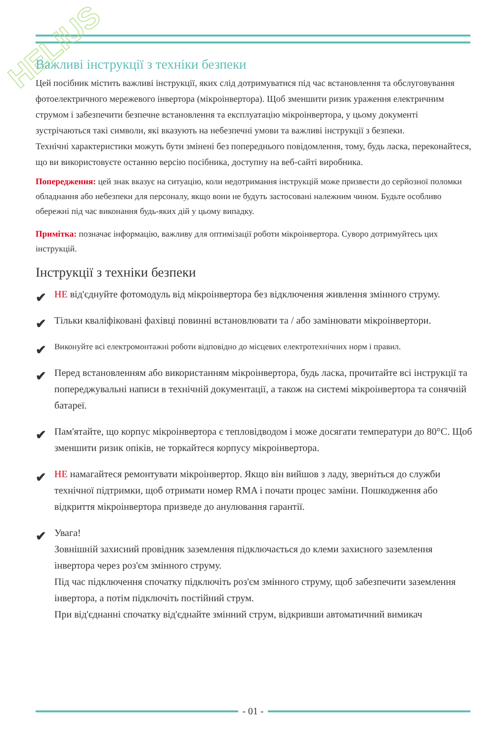HELIUS
Важливі інструкції з техніки безпеки
Цей посібник містить важливі інструкції, яких слід дотримуватися під час встановлення та обслуговування фотоелектричного мережевого інвертора (мікроінвертора). Щоб зменшити ризик ураження електричним струмом і забезпечити безпечне встановлення та експлуатацію мікроінвертора, у цьому документі зустрічаються такі символи, які вказують на небезпечні умови та важливі інструкції з безпеки.
Технічні характеристики можуть бути змінені без попереднього повідомлення, тому, будь ласка, переконайтеся, що ви використовуєте останню версію посібника, доступну на веб-сайті виробника.
Попередження: цей знак вказує на ситуацію, коли недотримання інструкцій може призвести до серйозної поломки обладнання або небезпеки для персоналу, якщо вони не будуть застосовані належним чином. Будьте особливо обережні під час виконання будь-яких дій у цьому випадку.
Примітка: позначає інформацію, важливу для оптимізації роботи мікроінвертора. Суворо дотримуйтесь цих інструкцій.
Інструкції з техніки безпеки
✔
НЕ від'єднуйте фотомодуль від мікроінвертора без відключення живлення змінного струму.
✔
Тільки кваліфіковані фахівці повинні встановлювати та / або замінювати мікроінвертори.
✔
Виконуйте всі електромонтажні роботи відповідно до місцевих електротехнічних норм і правил.
✔
Перед встановленням або використанням мікроінвертора, будь ласка, прочитайте всі інструкції та попереджувальні написи в технічній документації, а також на системі мікроінвертора та сонячній батареї.
✔
Пам'ятайте, що корпус мікроінвертора є тепловідводом і може досягати температури до 80°С. Щоб зменшити ризик опіків, не торкайтеся корпусу мікроінвертора.
✔
НЕ намагайтеся ремонтувати мікроінвертор. Якщо він вийшов з ладу, зверніться до служби технічної підтримки, щоб отримати номер RMA і почати процес заміни. Пошкодження або відкриття мікроінвертора призведе до анулювання гарантії.
✔
Увага!
Зовнішній захисний провідник заземлення підключається до клеми захисного заземлення інвертора через роз'єм змінного струму.
Під час підключення спочатку підключіть роз'єм змінного струму, щоб забезпечити заземлення інвертора, а потім підключіть постійний струм.
При від'єднанні спочатку від'єднайте змінний струм, відкривши автоматичний вимикач
- 01 -